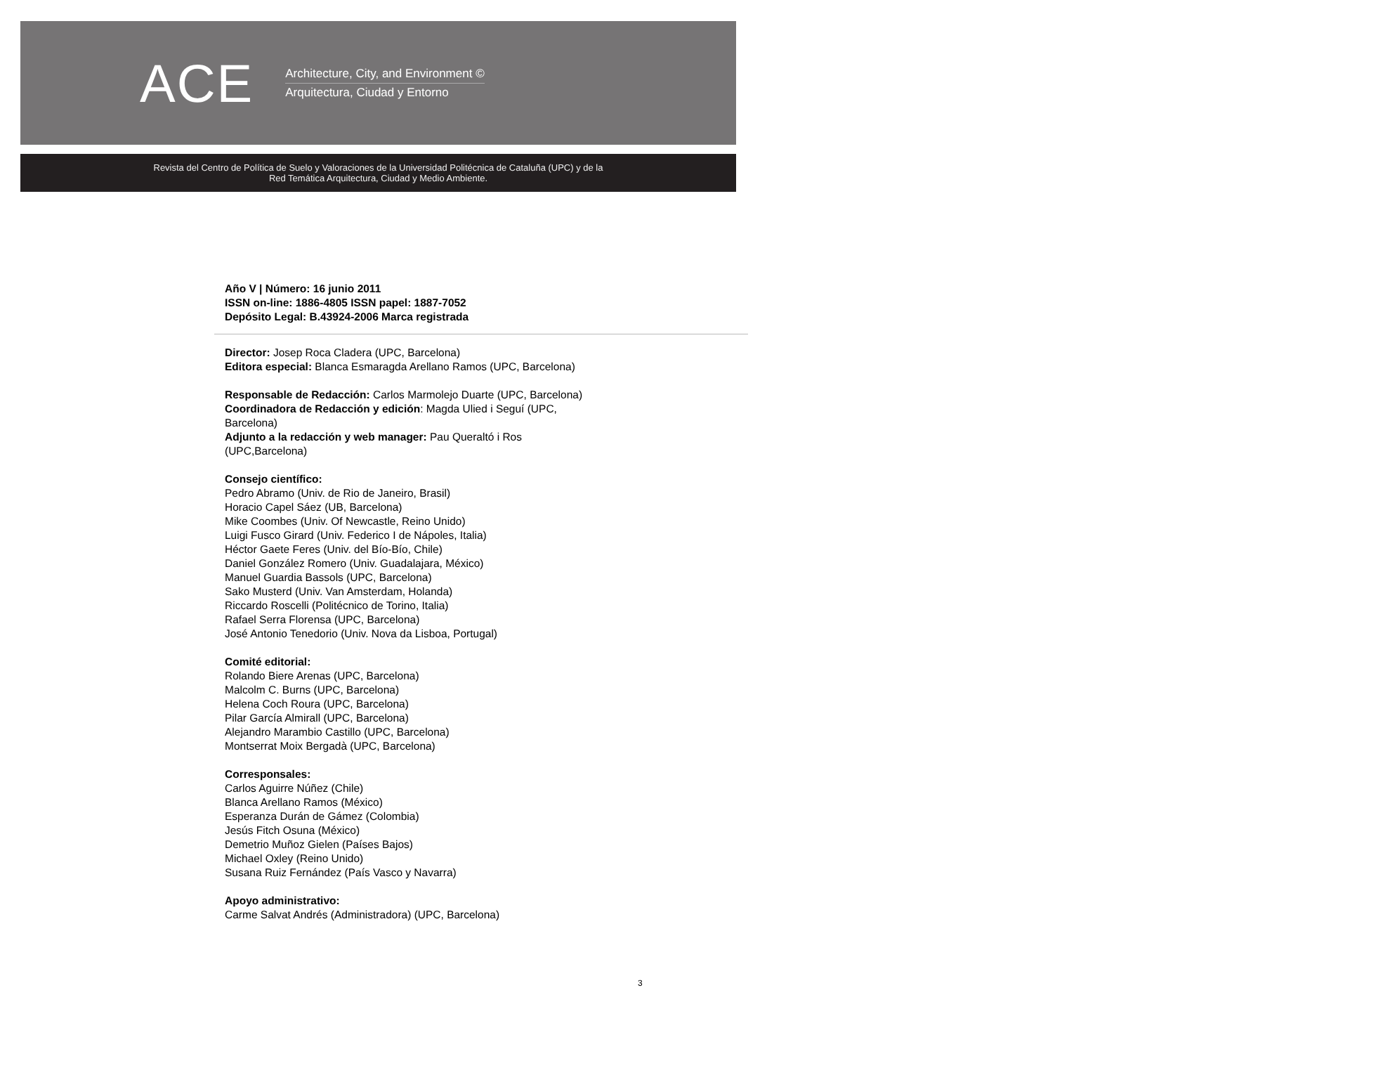ACE
Architecture, City, and Environment ©
Arquitectura, Ciudad y Entorno
Revista del Centro de Política de Suelo y Valoraciones de la Universidad Politécnica de Cataluña (UPC) y de la
Red Temática Arquitectura, Ciudad y Medio Ambiente.
Año V | Número: 16 junio 2011
ISSN on-line: 1886-4805 ISSN papel: 1887-7052
Depósito Legal: B.43924-2006 Marca registrada
Director: Josep Roca Cladera (UPC, Barcelona)
Editora especial: Blanca Esmaragda Arellano Ramos (UPC, Barcelona)
Responsable de Redacción: Carlos Marmolejo Duarte (UPC, Barcelona)
Coordinadora de Redacción y edición: Magda Ulied i Seguí (UPC,
Barcelona)
Adjunto a la redacción y web manager: Pau Queraltó i Ros
(UPC,Barcelona)
Consejo científico:
Pedro Abramo (Univ. de Rio de Janeiro, Brasil)
Horacio Capel Sáez (UB, Barcelona)
Mike Coombes (Univ. Of Newcastle, Reino Unido)
Luigi Fusco Girard (Univ. Federico I de Nápoles, Italia)
Héctor Gaete Feres (Univ. del Bío-Bío, Chile)
Daniel González Romero (Univ. Guadalajara, México)
Manuel Guardia Bassols (UPC, Barcelona)
Sako Musterd (Univ. Van Amsterdam, Holanda)
Riccardo Roscelli (Politécnico de Torino, Italia)
Rafael Serra Florensa (UPC, Barcelona)
José Antonio Tenedorio (Univ. Nova da Lisboa, Portugal)
Comité editorial:
Rolando Biere Arenas (UPC, Barcelona)
Malcolm C. Burns (UPC, Barcelona)
Helena Coch Roura (UPC, Barcelona)
Pilar García Almirall (UPC, Barcelona)
Alejandro Marambio Castillo (UPC, Barcelona)
Montserrat Moix Bergadà (UPC, Barcelona)
Corresponsales:
Carlos Aguirre Núñez (Chile)
Blanca Arellano Ramos (México)
Esperanza Durán de Gámez (Colombia)
Jesús Fitch Osuna (México)
Demetrio Muñoz Gielen (Países Bajos)
Michael Oxley (Reino Unido)
Susana Ruiz Fernández (País Vasco y Navarra)
Apoyo administrativo:
Carme Salvat Andrés (Administradora) (UPC, Barcelona)
3